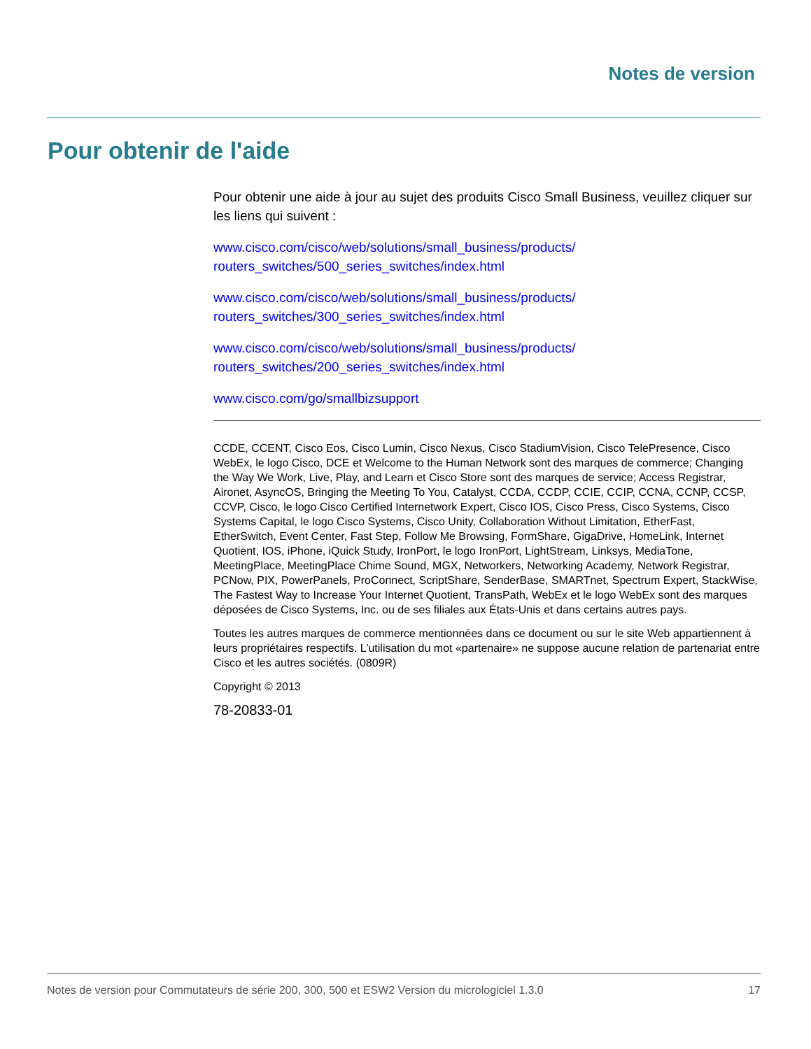Notes de version
Pour obtenir de l'aide
Pour obtenir une aide à jour au sujet des produits Cisco Small Business, veuillez cliquer sur les liens qui suivent :
www.cisco.com/cisco/web/solutions/small_business/products/
routers_switches/500_series_switches/index.html
www.cisco.com/cisco/web/solutions/small_business/products/
routers_switches/300_series_switches/index.html
www.cisco.com/cisco/web/solutions/small_business/products/
routers_switches/200_series_switches/index.html
www.cisco.com/go/smallbizsupport
CCDE, CCENT, Cisco Eos, Cisco Lumin, Cisco Nexus, Cisco StadiumVision, Cisco TelePresence, Cisco WebEx, le logo Cisco, DCE et Welcome to the Human Network sont des marques de commerce; Changing the Way We Work, Live, Play, and Learn et Cisco Store sont des marques de service; Access Registrar, Aironet, AsyncOS, Bringing the Meeting To You, Catalyst, CCDA, CCDP, CCIE, CCIP, CCNA, CCNP, CCSP, CCVP, Cisco, le logo Cisco Certified Internetwork Expert, Cisco IOS, Cisco Press, Cisco Systems, Cisco Systems Capital, le logo Cisco Systems, Cisco Unity, Collaboration Without Limitation, EtherFast, EtherSwitch, Event Center, Fast Step, Follow Me Browsing, FormShare, GigaDrive, HomeLink, Internet Quotient, IOS, iPhone, iQuick Study, IronPort, le logo IronPort, LightStream, Linksys, MediaTone, MeetingPlace, MeetingPlace Chime Sound, MGX, Networkers, Networking Academy, Network Registrar, PCNow, PIX, PowerPanels, ProConnect, ScriptShare, SenderBase, SMARTnet, Spectrum Expert, StackWise, The Fastest Way to Increase Your Internet Quotient, TransPath, WebEx et le logo WebEx sont des marques déposées de Cisco Systems, Inc. ou de ses filiales aux États-Unis et dans certains autres pays.
Toutes les autres marques de commerce mentionnées dans ce document ou sur le site Web appartiennent à leurs propriétaires respectifs. L’utilisation du mot «partenaire» ne suppose aucune relation de partenariat entre Cisco et les autres sociétés. (0809R)
Copyright © 2013
78-20833-01
Notes de version pour Commutateurs de série 200, 300, 500 et ESW2 Version du micrologiciel 1.3.0 17